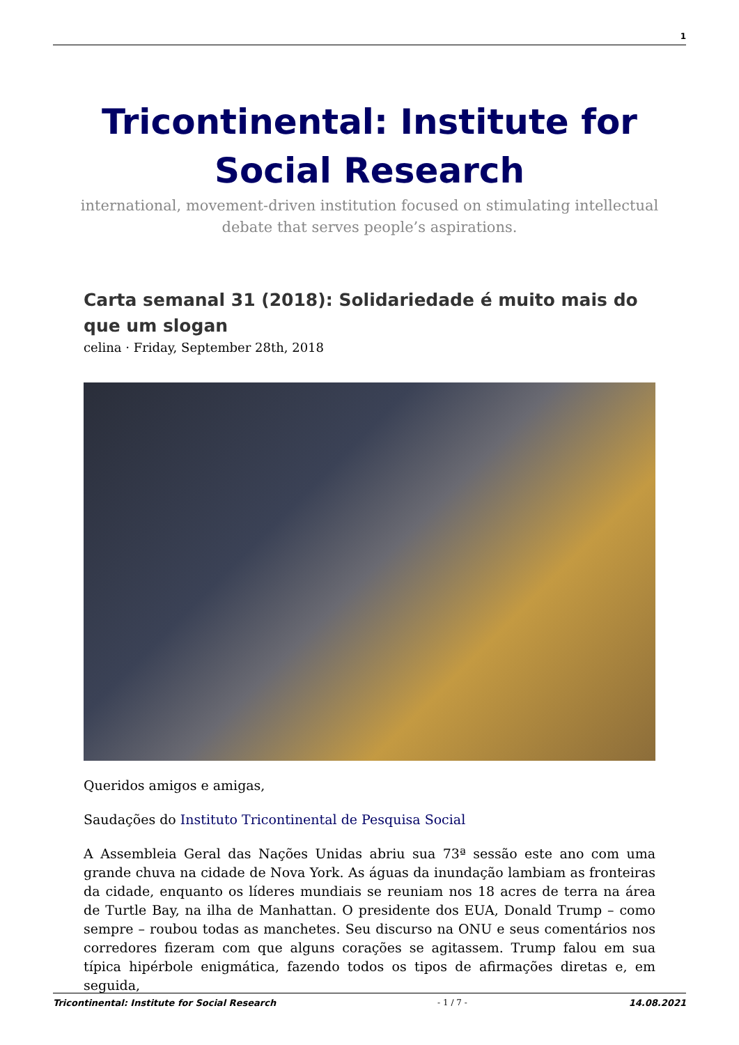1
Tricontinental: Institute for Social Research
international, movement-driven institution focused on stimulating intellectual debate that serves people’s aspirations.
Carta semanal 31 (2018): Solidariedade é muito mais do que um slogan
celina · Friday, September 28th, 2018
Queridos amigos e amigas,
Saudações do Instituto Tricontinental de Pesquisa Social
A Assembleia Geral das Nações Unidas abriu sua 73ª sessão este ano com uma grande chuva na cidade de Nova York. As águas da inundação lambiam as fronteiras da cidade, enquanto os líderes mundiais se reuniam nos 18 acres de terra na área de Turtle Bay, na ilha de Manhattan. O presidente dos EUA, Donald Trump – como sempre – roubou todas as manchetes. Seu discurso na ONU e seus comentários nos corredores fizeram com que alguns corações se agitassem. Trump falou em sua típica hipérbole enigmática, fazendo todos os tipos de afirmações diretas e, em seguida,
Tricontinental: Institute for Social Research - 1 / 7 - 14.08.2021